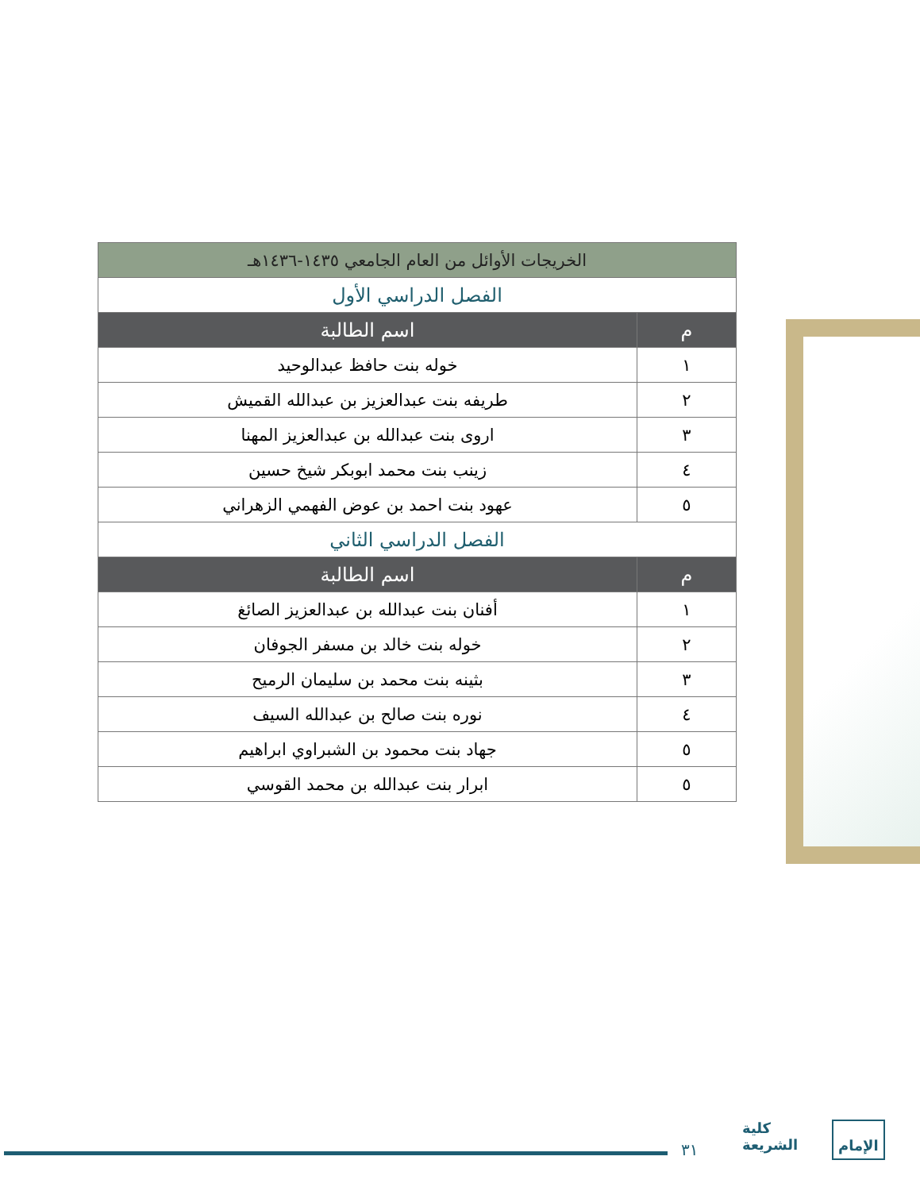| الخريجات الأوائل من العام الجامعي ١٤٣٥-١٤٣٦هـ | |
| --- | --- |
| الفصل الدراسي الأول | |
| م | اسم الطالبة |
| ١ | خوله بنت حافظ عبدالوحيد |
| ٢ | طريفه بنت عبدالعزيز بن عبدالله القميش |
| ٣ | اروى بنت عبدالله بن عبدالعزيز المهنا |
| ٤ | زينب بنت محمد ابوبكر شيخ حسين |
| ٥ | عهود بنت احمد بن عوض الفهمي الزهراني |
| الفصل الدراسي الثاني | |
| م | اسم الطالبة |
| ١ | أفنان بنت عبدالله بن عبدالعزيز الصائغ |
| ٢ | خوله بنت خالد بن مسفر الجوفان |
| ٣ | بثينه بنت محمد بن سليمان الرميح |
| ٤ | نوره بنت صالح بن عبدالله السيف |
| ٥ | جهاد بنت محمود بن الشبراوي ابراهيم |
| ٥ | ابرار بنت عبدالله بن محمد القوسي |
٣١
كلية
الشريعة
الإمام